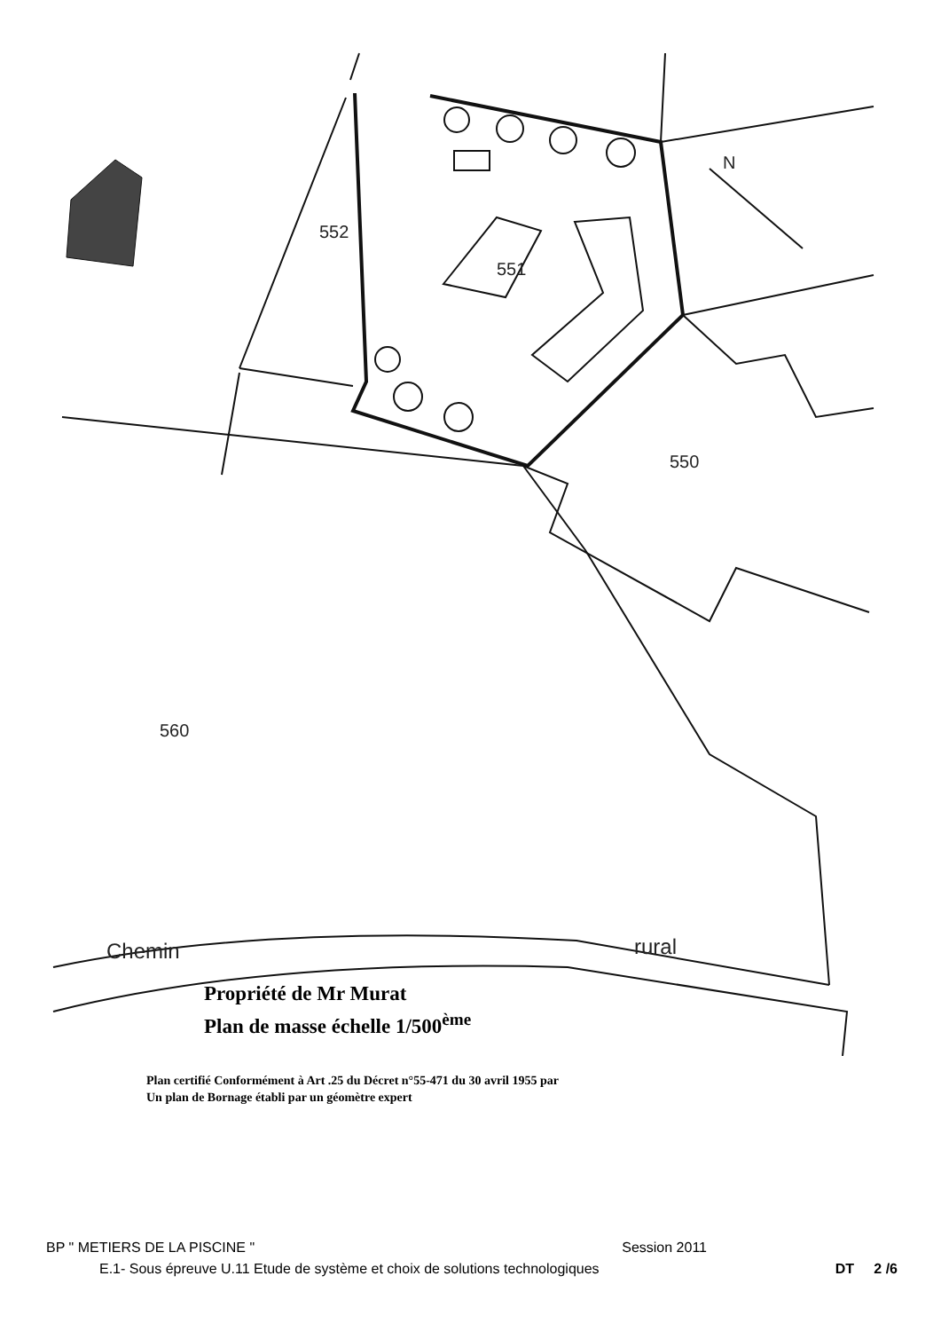552
551
550
560
N
Chemin
rural
Propriété de Mr Murat
Plan de masse échelle 1/500<sup>ème</sup>
Plan certifié Conformément à Art .25 du Décret n°55-471 du 30 avril 1955 par
Un plan de Bornage établi par un géomètre expert
BP " METIERS DE LA PISCINE " Session 2011
E.1- Sous épreuve U.11 Etude de système et choix de solutions technologiques DT 2 /6